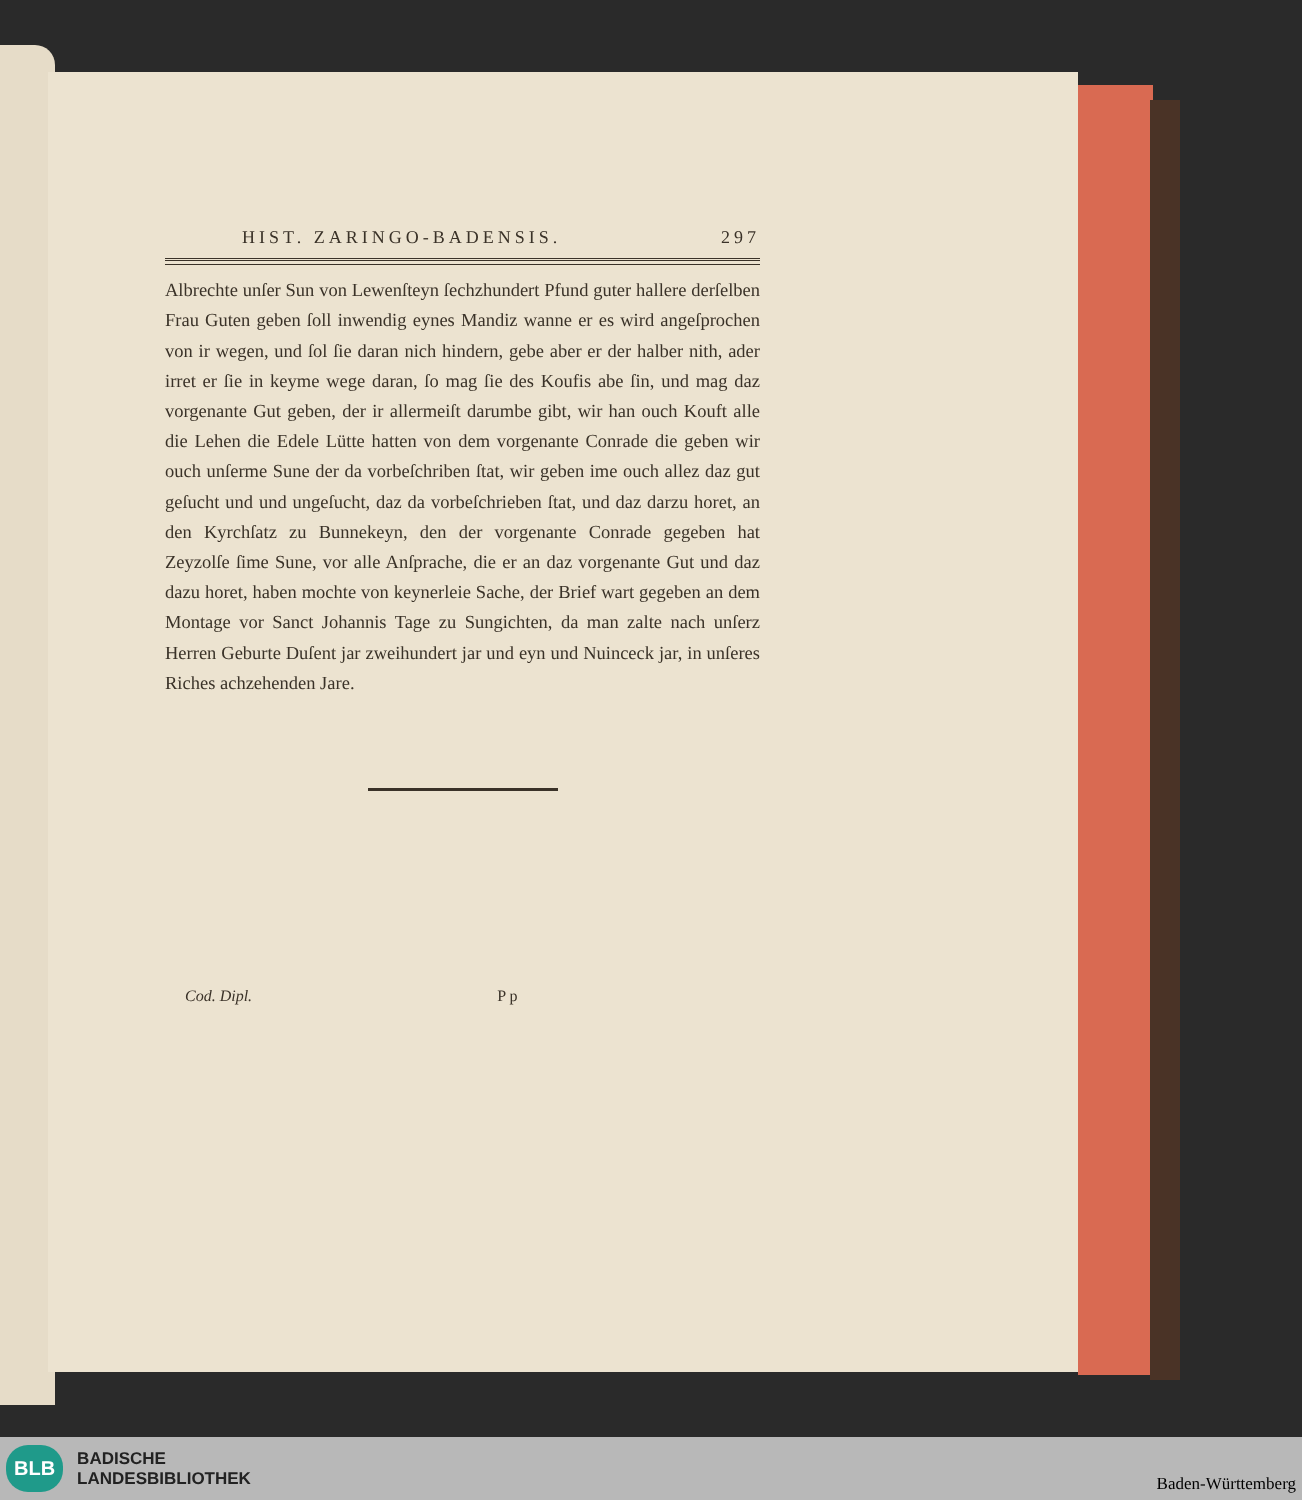HIST. ZARINGO-BADENSIS. 297
Albrechte unſer Sun von Lewenſteyn ſechzhundert Pfund guter hallere derſelben Frau Guten geben ſoll inwendig eynes Mandiz wanne er es wird angeſprochen von ir wegen, und ſol ſie daran nich hindern, gebe aber er der halber nith, ader irret er ſie in keyme wege daran, ſo mag ſie des Koufis abe ſin, und mag daz vorgenante Gut geben, der ir allermeiſt darumbe gibt, wir han ouch Kouft alle die Lehen die Edele Lütte hatten von dem vorgenante Conrade die geben wir ouch unſerme Sune der da vorbeſchriben ſtat, wir geben ime ouch allez daz gut geſucht und und ungeſucht, daz da vorbeſchrieben ſtat, und daz darzu horet, an den Kyrchſatz zu Bunnekeyn, den der vorgenante Conrade gegeben hat Zeyzolſe ſime Sune, vor alle Anſprache, die er an daz vorgenante Gut und daz dazu horet, haben mochte von keynerleie Sache, der Brief wart gegeben an dem Montage vor Sanct Johannis Tage zu Sungichten, da man zalte nach unſerz Herren Geburte Duſent jar zweihundert jar und eyn und Nuinceck jar, in unſeres Riches achzehenden Jare.
Cod. Dipl. P p
BLB
BADISCHE
LANDESBIBLIOTHEK
Baden-Württemberg